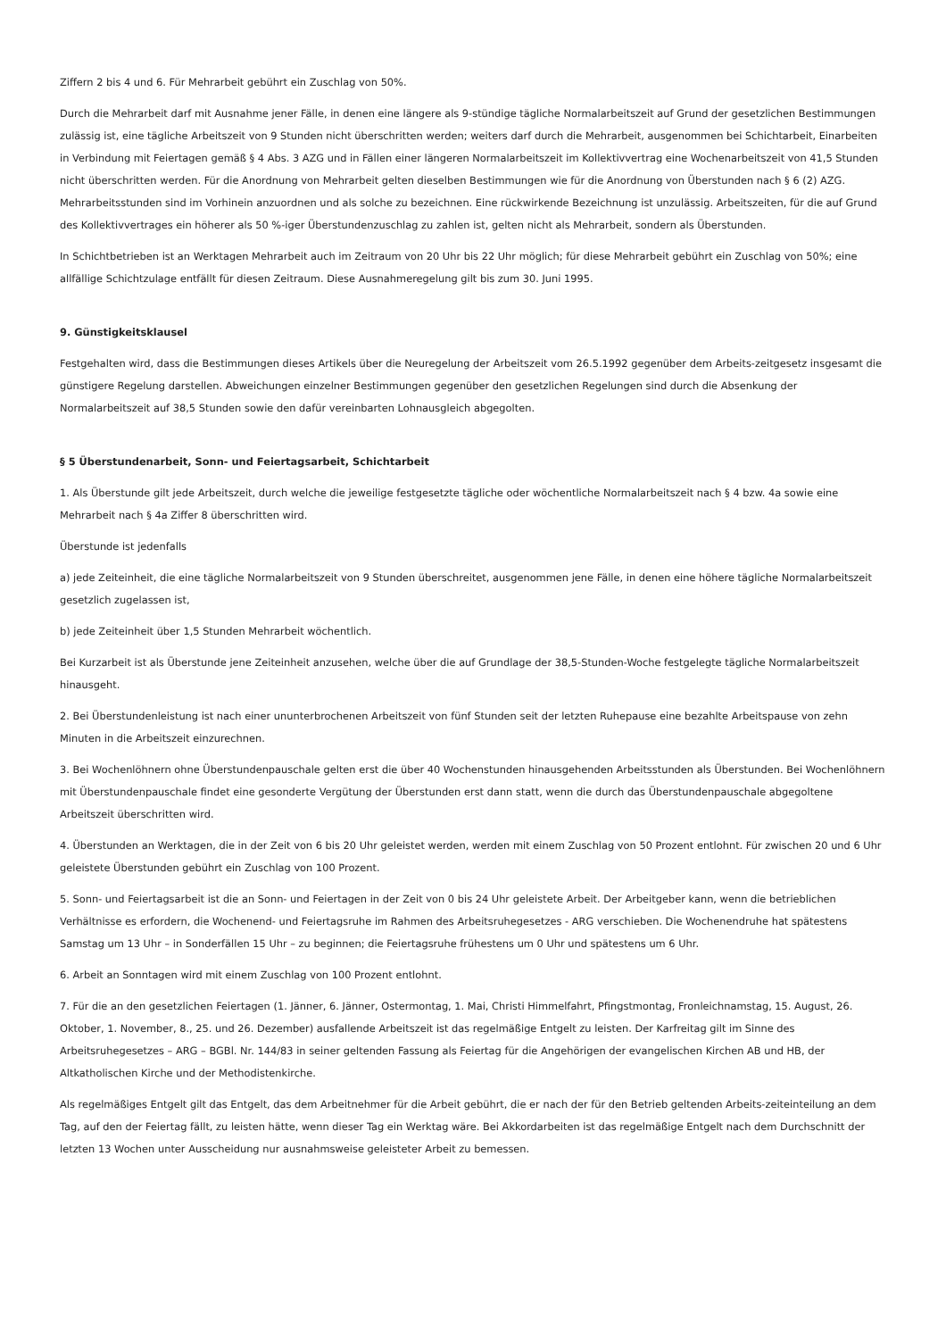Ziffern 2 bis 4 und 6. Für Mehrarbeit gebührt ein Zuschlag von 50%.
Durch die Mehrarbeit darf mit Ausnahme jener Fälle, in denen eine längere als 9-stündige tägliche Normalarbeitszeit auf Grund der gesetzlichen Bestimmungen zulässig ist, eine tägliche Arbeitszeit von 9 Stunden nicht überschritten werden; weiters darf durch die Mehrarbeit, ausgenommen bei Schichtarbeit, Einarbeiten in Verbindung mit Feiertagen gemäß § 4 Abs. 3 AZG und in Fällen einer längeren Normalarbeitszeit im Kollektivvertrag eine Wochenarbeitszeit von 41,5 Stunden nicht überschritten werden. Für die Anordnung von Mehrarbeit gelten dieselben Bestimmungen wie für die Anordnung von Überstunden nach § 6 (2) AZG. Mehrarbeitsstunden sind im Vorhinein anzuordnen und als solche zu bezeichnen. Eine rückwirkende Bezeichnung ist unzulässig. Arbeitszeiten, für die auf Grund des Kollektivvertrages ein höherer als 50 %-iger Überstundenzuschlag zu zahlen ist, gelten nicht als Mehrarbeit, sondern als Überstunden.
In Schichtbetrieben ist an Werktagen Mehrarbeit auch im Zeitraum von 20 Uhr bis 22 Uhr möglich; für diese Mehrarbeit gebührt ein Zuschlag von 50%; eine allfällige Schichtzulage entfällt für diesen Zeitraum. Diese Ausnahmeregelung gilt bis zum 30. Juni 1995.
9. Günstigkeitsklausel
Festgehalten wird, dass die Bestimmungen dieses Artikels über die Neuregelung der Arbeitszeit vom 26.5.1992 gegenüber dem Arbeits-zeitgesetz insgesamt die günstigere Regelung darstellen. Abweichungen einzelner Bestimmungen gegenüber den gesetzlichen Regelungen sind durch die Absenkung der Normalarbeitszeit auf 38,5 Stunden sowie den dafür vereinbarten Lohnausgleich abgegolten.
§ 5 Überstundenarbeit, Sonn- und Feiertagsarbeit, Schichtarbeit
1. Als Überstunde gilt jede Arbeitszeit, durch welche die jeweilige festgesetzte tägliche oder wöchentliche Normalarbeitszeit nach § 4 bzw. 4a sowie eine Mehrarbeit nach § 4a Ziffer 8 überschritten wird.
Überstunde ist jedenfalls
a) jede Zeiteinheit, die eine tägliche Normalarbeitszeit von 9 Stunden überschreitet, ausgenommen jene Fälle, in denen eine höhere tägliche Normalarbeitszeit gesetzlich zugelassen ist,
b) jede Zeiteinheit über 1,5 Stunden Mehrarbeit wöchentlich.
Bei Kurzarbeit ist als Überstunde jene Zeiteinheit anzusehen, welche über die auf Grundlage der 38,5-Stunden-Woche festgelegte tägliche Normalarbeitszeit hinausgeht.
2. Bei Überstundenleistung ist nach einer ununterbrochenen Arbeitszeit von fünf Stunden seit der letzten Ruhepause eine bezahlte Arbeitspause von zehn Minuten in die Arbeitszeit einzurechnen.
3. Bei Wochenlöhnern ohne Überstundenpauschale gelten erst die über 40 Wochenstunden hinausgehenden Arbeitsstunden als Überstunden. Bei Wochenlöhnern mit Überstundenpauschale findet eine gesonderte Vergütung der Überstunden erst dann statt, wenn die durch das Überstundenpauschale abgegoltene Arbeitszeit überschritten wird.
4. Überstunden an Werktagen, die in der Zeit von 6 bis 20 Uhr geleistet werden, werden mit einem Zuschlag von 50 Prozent entlohnt. Für zwischen 20 und 6 Uhr geleistete Überstunden gebührt ein Zuschlag von 100 Prozent.
5. Sonn- und Feiertagsarbeit ist die an Sonn- und Feiertagen in der Zeit von 0 bis 24 Uhr geleistete Arbeit. Der Arbeitgeber kann, wenn die betrieblichen Verhältnisse es erfordern, die Wochenend- und Feiertagsruhe im Rahmen des Arbeitsruhegesetzes - ARG verschieben. Die Wochenendruhe hat spätestens Samstag um 13 Uhr – in Sonderfällen 15 Uhr – zu beginnen; die Feiertagsruhe frühestens um 0 Uhr und spätestens um 6 Uhr.
6. Arbeit an Sonntagen wird mit einem Zuschlag von 100 Prozent entlohnt.
7. Für die an den gesetzlichen Feiertagen (1. Jänner, 6. Jänner, Ostermontag, 1. Mai, Christi Himmelfahrt, Pfingstmontag, Fronleichnamstag, 15. August, 26. Oktober, 1. November, 8., 25. und 26. Dezember) ausfallende Arbeitszeit ist das regelmäßige Entgelt zu leisten. Der Karfreitag gilt im Sinne des Arbeitsruhegesetzes – ARG – BGBl. Nr. 144/83 in seiner geltenden Fassung als Feiertag für die Angehörigen der evangelischen Kirchen AB und HB, der Altkatholischen Kirche und der Methodistenkirche.
Als regelmäßiges Entgelt gilt das Entgelt, das dem Arbeitnehmer für die Arbeit gebührt, die er nach der für den Betrieb geltenden Arbeits-zeiteinteilung an dem Tag, auf den der Feiertag fällt, zu leisten hätte, wenn dieser Tag ein Werktag wäre. Bei Akkordarbeiten ist das regelmäßige Entgelt nach dem Durchschnitt der letzten 13 Wochen unter Ausscheidung nur ausnahmsweise geleisteter Arbeit zu bemessen.